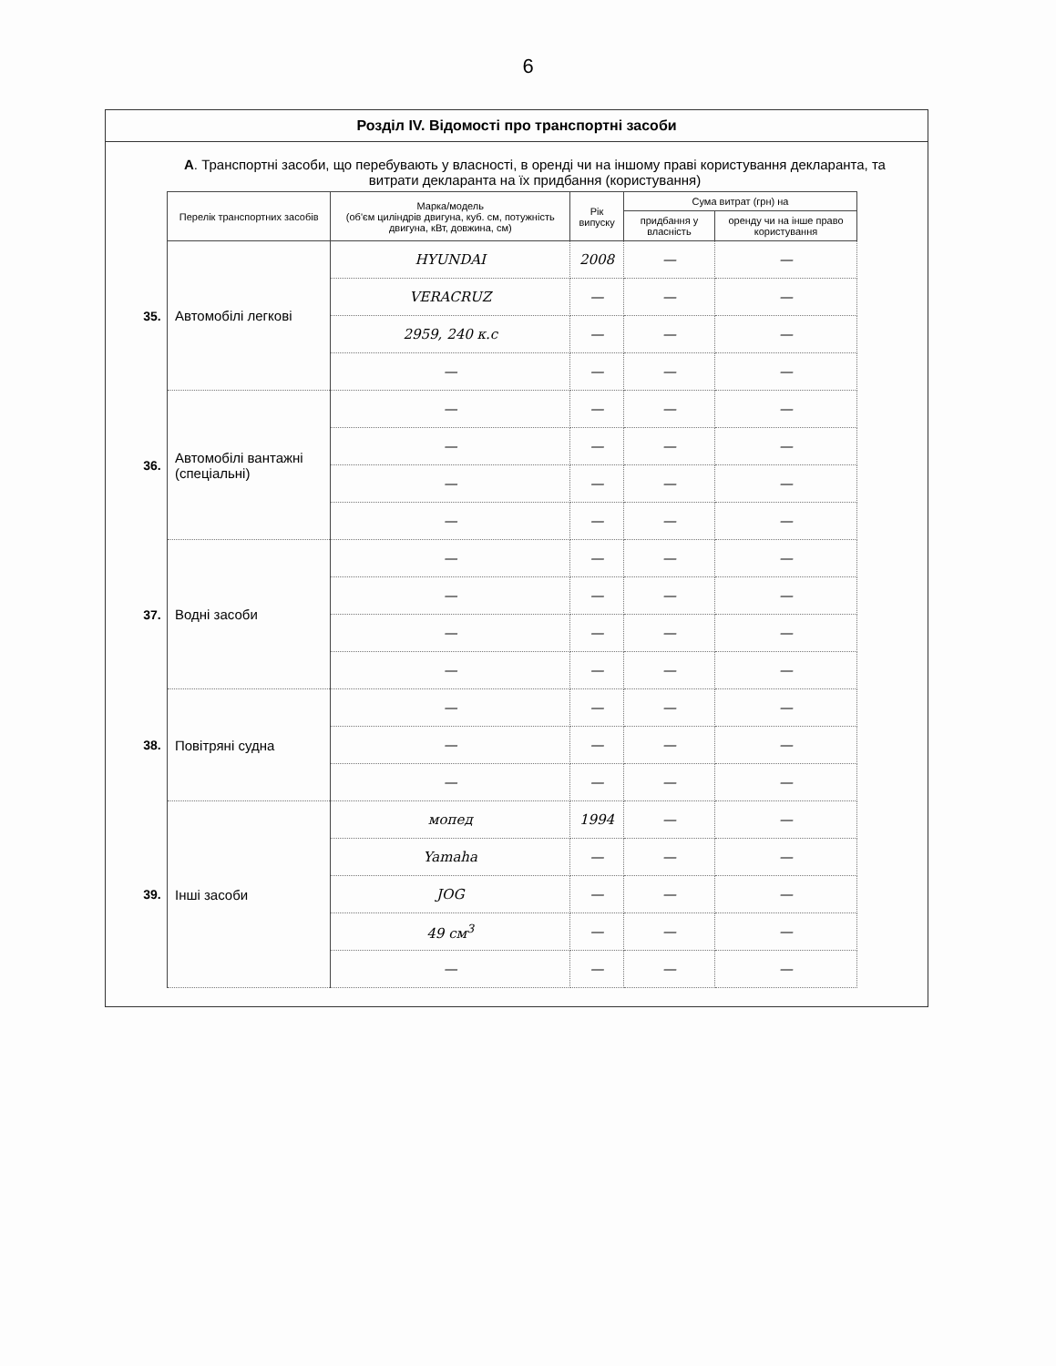6
Розділ IV. Відомості про транспортні засоби
А. Транспортні засоби, що перебувають у власності, в оренді чи на іншому праві користування декларанта, та витрати декларанта на їх придбання (користування)
| | Перелік транспортних засобів | Марка/модель (об'єм циліндрів двигуна, куб. см, потужність двигуна, кВт, довжина, см) | Рік випуску | Сума витрат (грн) на | |
| --- | --- | --- | --- | --- | --- |
| | | | | придбання у власність | оренду чи на інше право користування |
| 35. | Автомобілі легкові | HYUNDAI | 2008 | — | — |
| | | VERACRUZ | — | — | — |
| | | 2959, 240 к.с | — | — | — |
| | | — | — | — | — |
| 36. | Автомобілі вантажні (спеціальні) | — | — | — | — |
| | | — | — | — | — |
| | | — | — | — | — |
| | | — | — | — | — |
| 37. | Водні засоби | — | — | — | — |
| | | — | — | — | — |
| | | — | — | — | — |
| | | — | — | — | — |
| 38. | Повітряні судна | — | — | — | — |
| | | — | — | — | — |
| | | — | — | — | — |
| 39. | Інші засоби | мопед | 1994 | — | — |
| | | Yamaha | — | — | — |
| | | JOG | — | — | — |
| | | 49 см<sup>3</sup> | — | — | — |
| | | — | — | — | — |